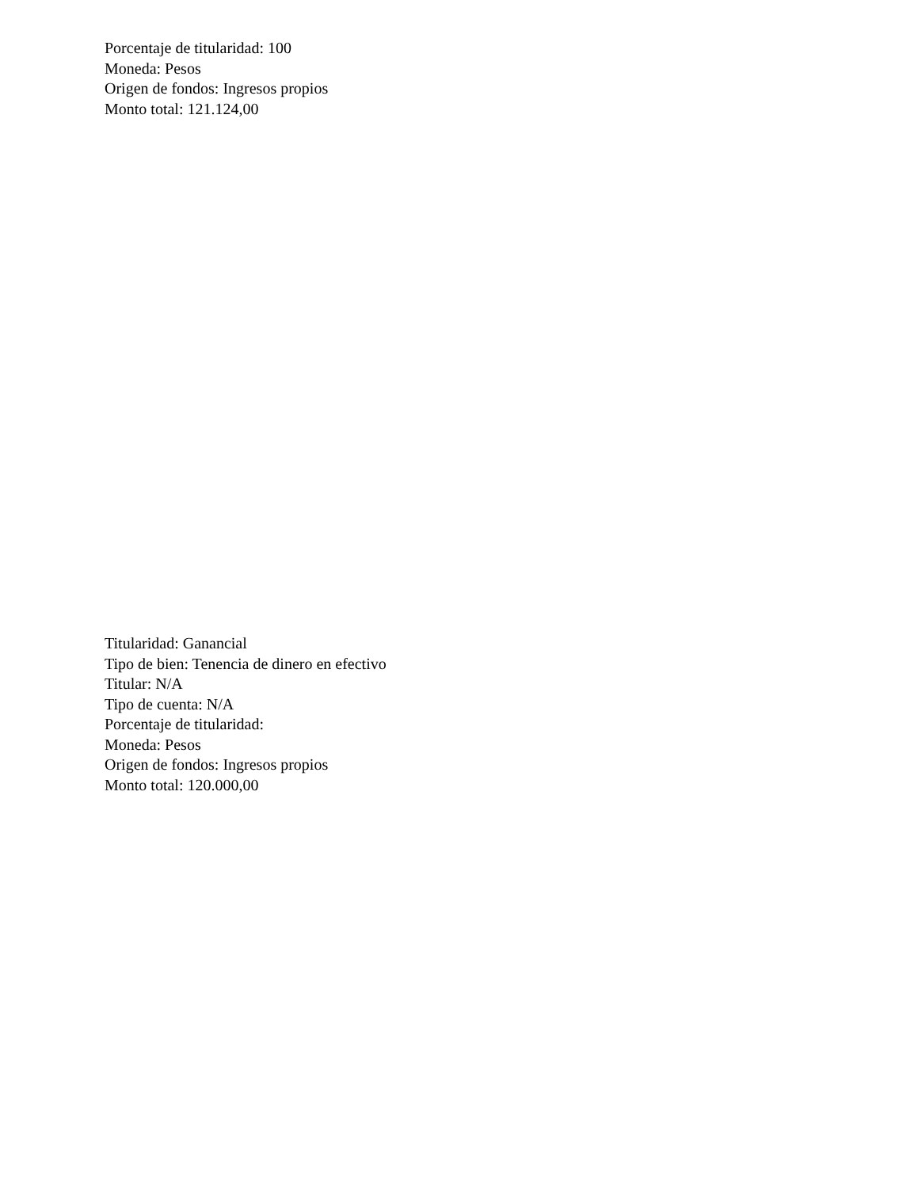Porcentaje de titularidad: 100
Moneda: Pesos
Origen de fondos: Ingresos propios
Monto total: 121.124,00
Titularidad: Ganancial
Tipo de bien: Tenencia de dinero en efectivo
Titular: N/A
Tipo de cuenta: N/A
Porcentaje de titularidad:
Moneda: Pesos
Origen de fondos: Ingresos propios
Monto total: 120.000,00